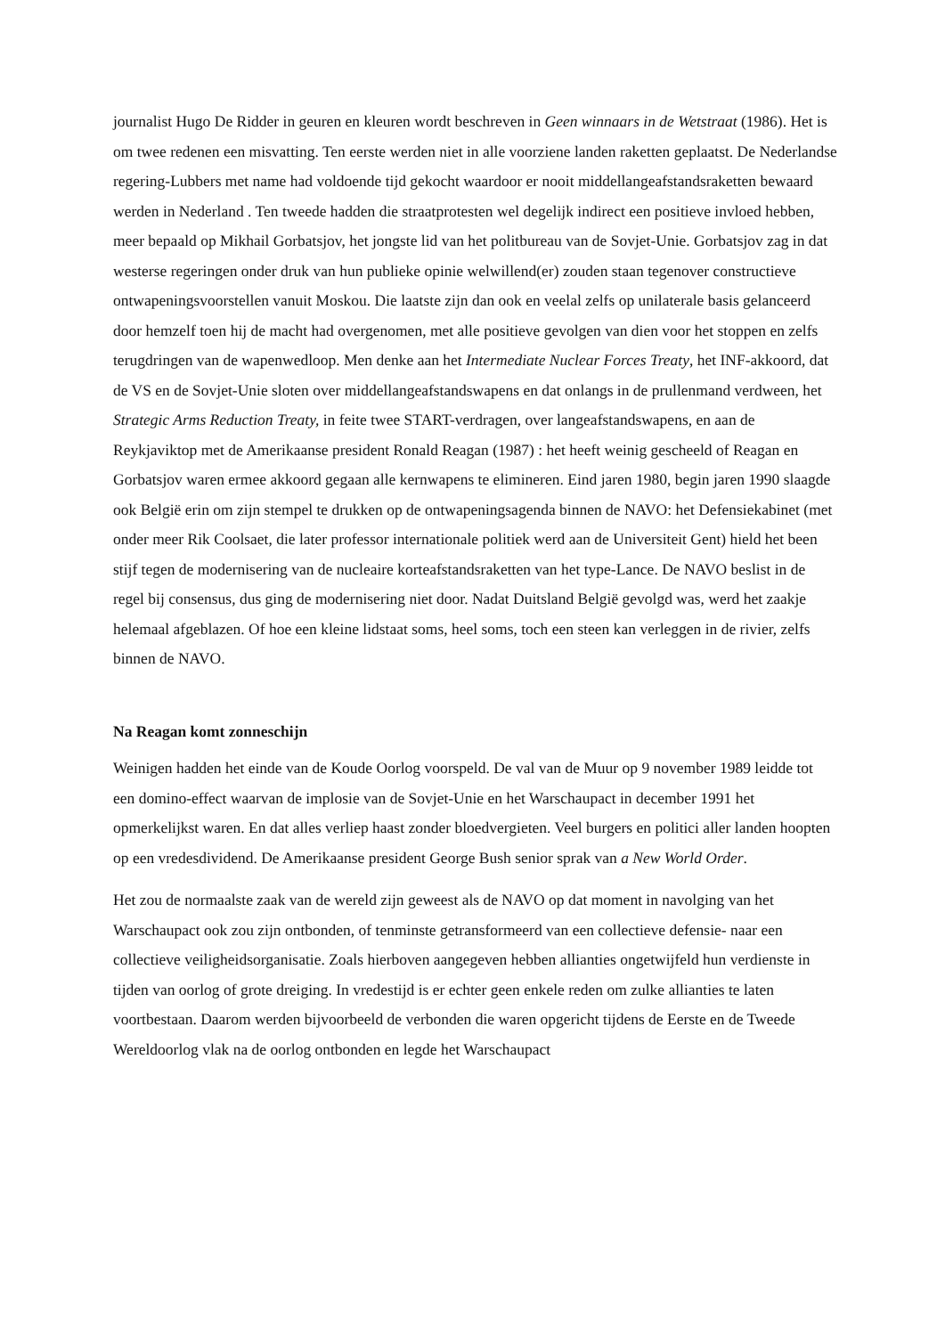journalist Hugo De Ridder in geuren en kleuren wordt beschreven in Geen winnaars in de Wetstraat (1986). Het is om twee redenen een misvatting. Ten eerste werden niet in alle voorziene landen raketten geplaatst. De Nederlandse regering-Lubbers met name had voldoende tijd gekocht waardoor er nooit middellangeafstandsraketten bewaard werden in Nederland . Ten tweede hadden die straatprotesten wel degelijk indirect een positieve invloed hebben, meer bepaald op Mikhail Gorbatsjov, het jongste lid van het politbureau van de Sovjet-Unie. Gorbatsjov zag in dat westerse regeringen onder druk van hun publieke opinie welwillend(er) zouden staan tegenover constructieve ontwapeningsvoorstellen vanuit Moskou. Die laatste zijn dan ook en veelal zelfs op unilaterale basis gelanceerd door hemzelf toen hij de macht had overgenomen, met alle positieve gevolgen van dien voor het stoppen en zelfs terugdringen van de wapenwedloop. Men denke aan het Intermediate Nuclear Forces Treaty, het INF-akkoord, dat de VS en de Sovjet-Unie sloten over middellangeafstandswapens en dat onlangs in de prullenmand verdween, het Strategic Arms Reduction Treaty, in feite twee START-verdragen, over langeafstandswapens, en aan de Reykjaviktop met de Amerikaanse president Ronald Reagan (1987) : het heeft weinig gescheeld of Reagan en Gorbatsjov waren ermee akkoord gegaan alle kernwapens te elimineren. Eind jaren 1980, begin jaren 1990 slaagde ook België erin om zijn stempel te drukken op de ontwapeningsagenda binnen de NAVO: het Defensiekabinet (met onder meer Rik Coolsaet, die later professor internationale politiek werd aan de Universiteit Gent) hield het been stijf tegen de modernisering van de nucleaire korteafstandsraketten van het type-Lance. De NAVO beslist in de regel bij consensus, dus ging de modernisering niet door. Nadat Duitsland België gevolgd was, werd het zaakje helemaal afgeblazen. Of hoe een kleine lidstaat soms, heel soms, toch een steen kan verleggen in de rivier, zelfs binnen de NAVO.
Na Reagan komt zonneschijn
Weinigen hadden het einde van de Koude Oorlog voorspeld. De val van de Muur op 9 november 1989 leidde tot een domino-effect waarvan de implosie van de Sovjet-Unie en het Warschaupact in december 1991 het opmerkelijkst waren. En dat alles verliep haast zonder bloedvergieten. Veel burgers en politici aller landen hoopten op een vredesdividend. De Amerikaanse president George Bush senior sprak van a New World Order.
Het zou de normaalste zaak van de wereld zijn geweest als de NAVO op dat moment in navolging van het Warschaupact ook zou zijn ontbonden, of tenminste getransformeerd van een collectieve defensie- naar een collectieve veiligheidsorganisatie. Zoals hierboven aangegeven hebben allianties ongetwijfeld hun verdienste in tijden van oorlog of grote dreiging. In vredestijd is er echter geen enkele reden om zulke allianties te laten voortbestaan. Daarom werden bijvoorbeeld de verbonden die waren opgericht tijdens de Eerste en de Tweede Wereldoorlog vlak na de oorlog ontbonden en legde het Warschaupact